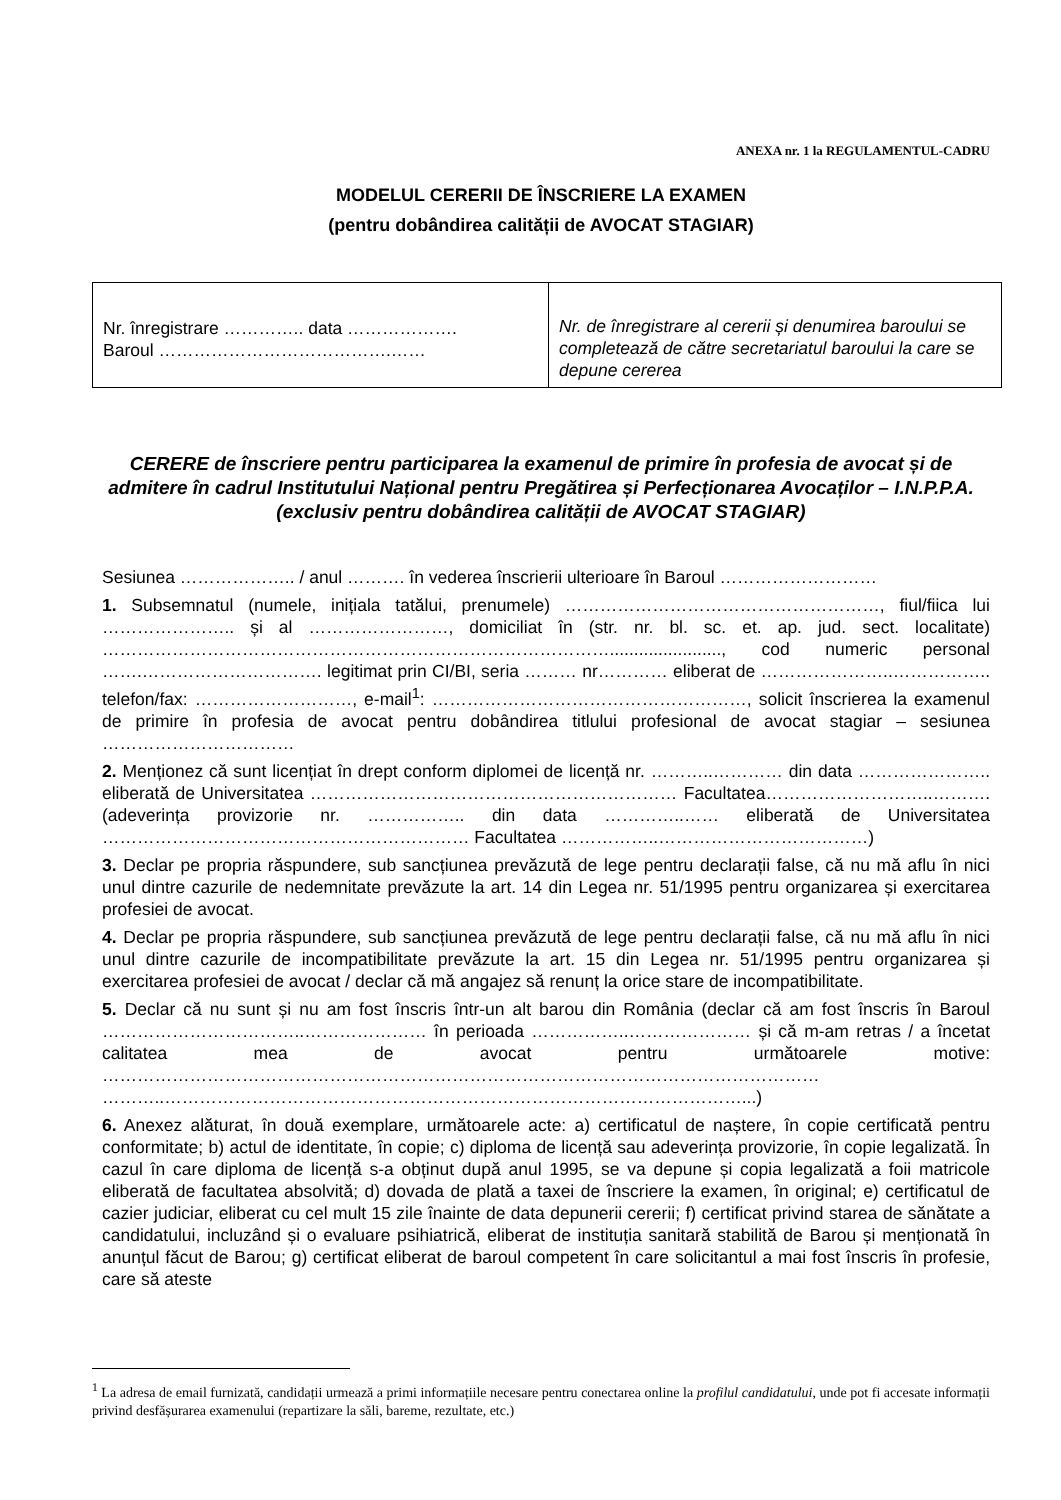ANEXA nr. 1 la REGULAMENTUL-CADRU
MODELUL CERERII DE ÎNSCRIERE LA EXAMEN
(pentru dobândirea calității de AVOCAT STAGIAR)
| Nr. înregistrare ………….. data ………………. Baroul ………………………………….…… | Nr. de înregistrare al cererii și denumirea baroului se completează de către secretariatul baroului la care se depune cererea |
CERERE de înscriere pentru participarea la examenul de primire în profesia de avocat și de admitere în cadrul Institutului Național pentru Pregătirea și Perfecționarea Avocaților – I.N.P.P.A. (exclusiv pentru dobândirea calității de AVOCAT STAGIAR)
Sesiunea ……………….. / anul ………. în vederea înscrierii ulterioare în Baroul ………………………
1. Subsemnatul (numele, inițiala tatălui, prenumele) ………………………………………………, fiul/fiica lui ………………….. și al ……………………, domiciliat în (str. nr. bl. sc. et. ap. jud. sect. localitate) ……………………………………………………………………………......................., cod numeric personal …….…………………………. legitimat prin CI/BI, seria ……… nr………… eliberat de …………………..…………….. telefon/fax: ………………………, e-mail<sup>1</sup>: ………………………………………………, solicit înscrierea la examenul de primire în profesia de avocat pentru dobândirea titlului profesional de avocat stagiar – sesiunea ……………………………
2. Menționez că sunt licențiat în drept conform diplomei de licență nr. ………..………… din data ………………….. eliberată de Universitatea ……………………………………………………… Facultatea………………………..………. (adeverința provizorie nr. …………….. din data …………..…… eliberată de Universitatea ……………………………………………………… Facultatea ……………..………………………………)
3. Declar pe propria răspundere, sub sancțiunea prevăzută de lege pentru declarații false, că nu mă aflu în nici unul dintre cazurile de nedemnitate prevăzute la art. 14 din Legea nr. 51/1995 pentru organizarea și exercitarea profesiei de avocat.
4. Declar pe propria răspundere, sub sancțiunea prevăzută de lege pentru declarații false, că nu mă aflu în nici unul dintre cazurile de incompatibilitate prevăzute la art. 15 din Legea nr. 51/1995 pentru organizarea și exercitarea profesiei de avocat / declar că mă angajez să renunț la orice stare de incompatibilitate.
5. Declar că nu sunt și nu am fost înscris într-un alt barou din România (declar că am fost înscris în Baroul ……………………………..………………… în perioada ……………..………………… și că m-am retras / a încetat calitatea mea de avocat pentru următoarele motive: …………………………………………………………………………………………………………… ………..………………………………………………………………………………………...)
6. Anexez alăturat, în două exemplare, următoarele acte: a) certificatul de naștere, în copie certificată pentru conformitate; b) actul de identitate, în copie; c) diploma de licență sau adeverința provizorie, în copie legalizată. În cazul în care diploma de licență s-a obținut după anul 1995, se va depune și copia legalizată a foii matricole eliberată de facultatea absolvită; d) dovada de plată a taxei de înscriere la examen, în original; e) certificatul de cazier judiciar, eliberat cu cel mult 15 zile înainte de data depunerii cererii; f) certificat privind starea de sănătate a candidatului, incluzând și o evaluare psihiatrică, eliberat de instituția sanitară stabilită de Barou și menționată în anunțul făcut de Barou; g) certificat eliberat de baroul competent în care solicitantul a mai fost înscris în profesie, care să ateste
<sup>1</sup> La adresa de email furnizată, candidații urmează a primi informațiile necesare pentru conectarea online la profilul candidatului, unde pot fi accesate informații privind desfășurarea examenului (repartizare la săli, bareme, rezultate, etc.)